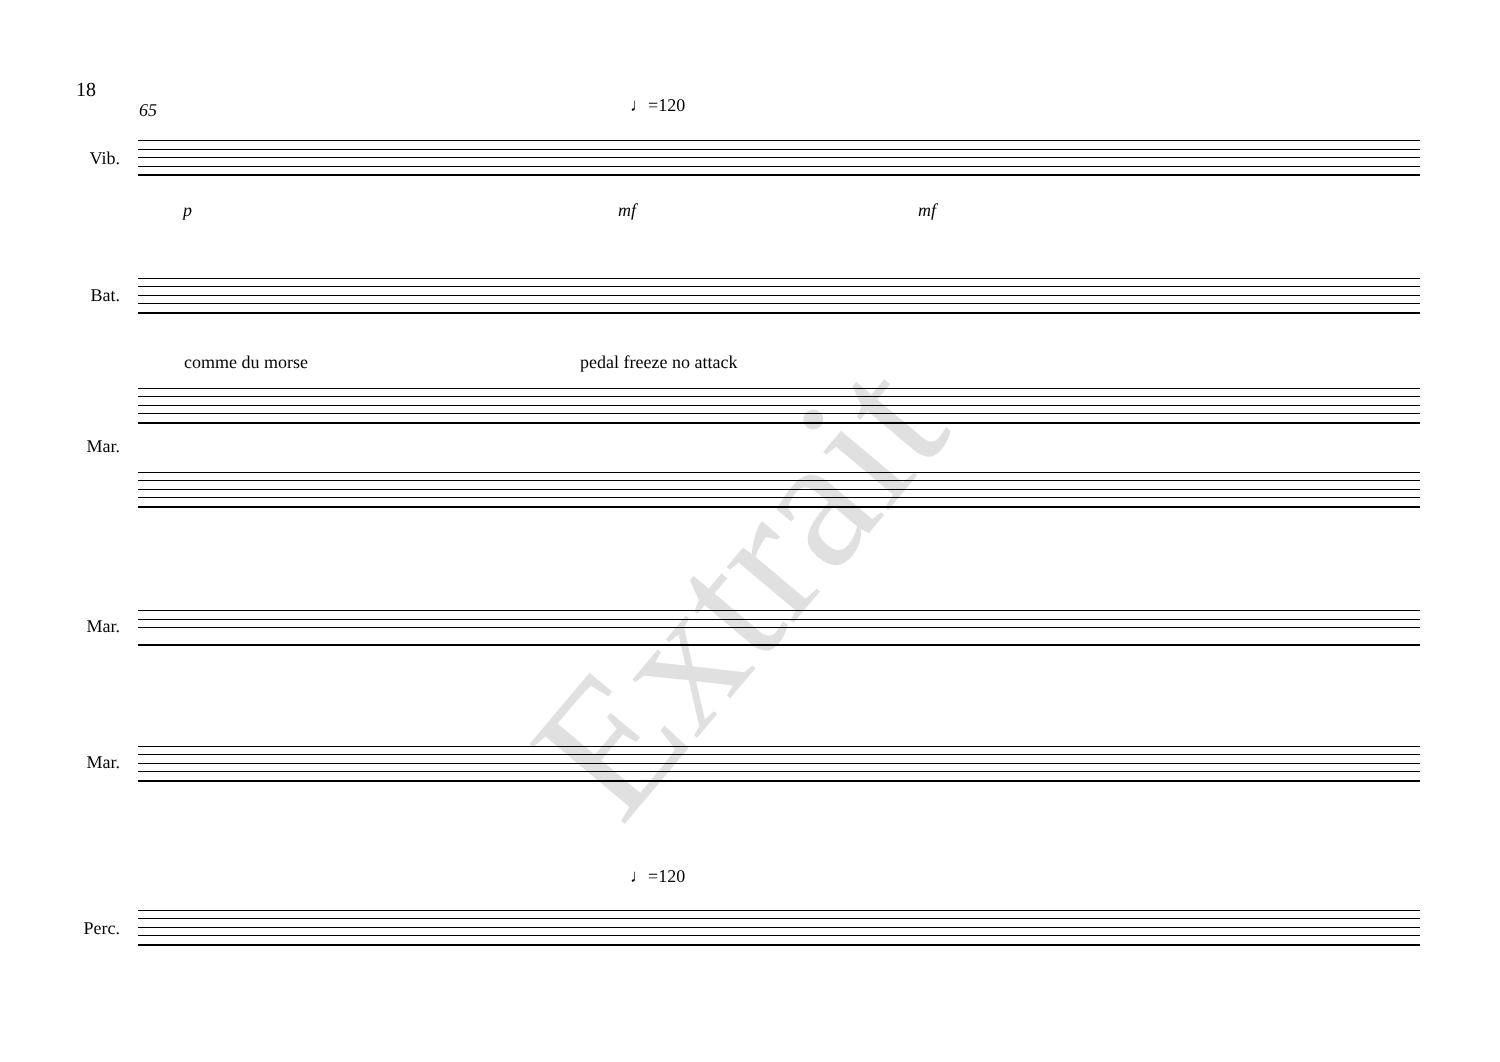18
65 ♩=120
Vib.
p mf mf
Bat.
comme du morse pedal freeze no attack
Mar.
Mar.
Mar.
♩=120
Perc.
Extrait